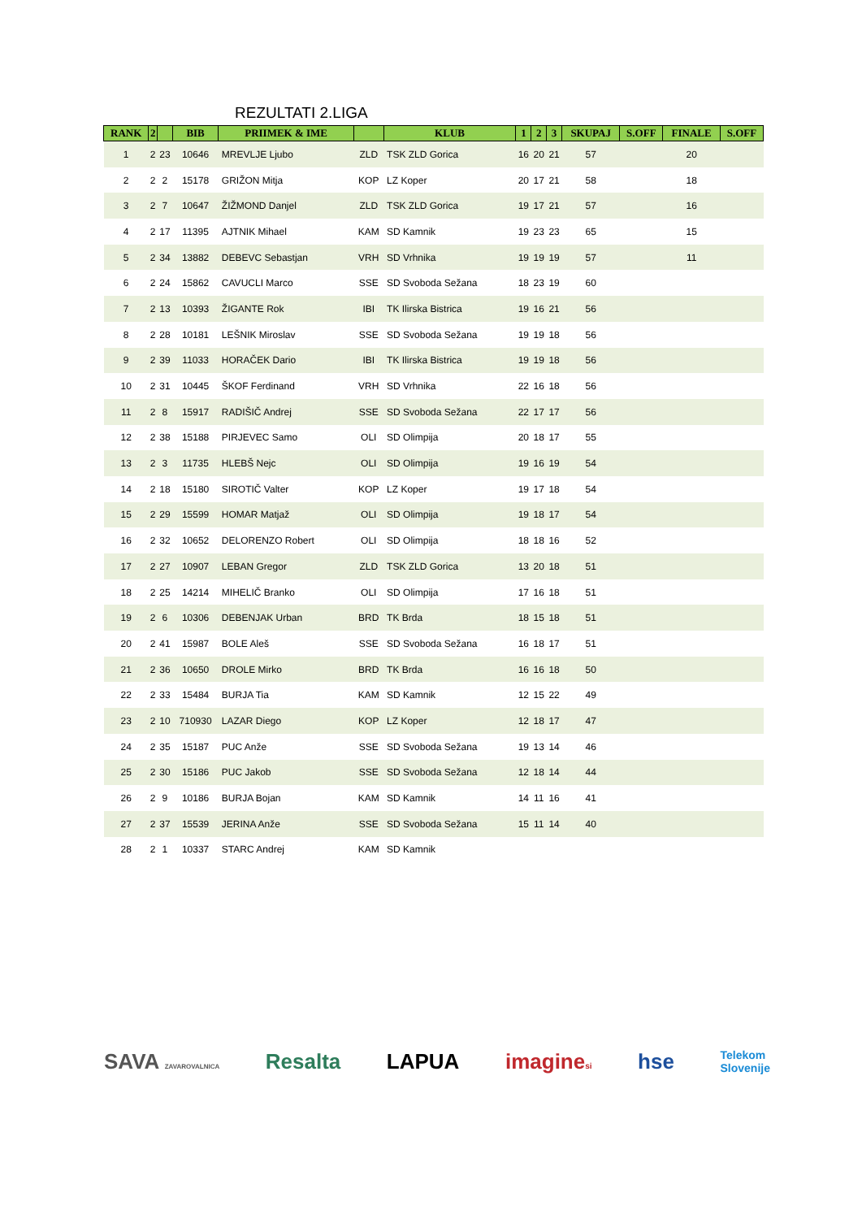REZULTATI 2.LIGA
| RANK | 2 | | BIB | PRIIMEK & IME | | KLUB | 1 | 2 | 3 | SKUPAJ | S.OFF | FINALE | S.OFF |
| --- | --- | --- | --- | --- | --- | --- | --- | --- | --- | --- | --- | --- | --- |
| 1 | 2 | 23 | 10646 | MREVLJE Ljubo | ZLD | TSK ZLD Gorica | 16 | 20 | 21 | 57 | | 20 | |
| 2 | 2 | 2 | 15178 | GRIŽON Mitja | KOP | LZ Koper | 20 | 17 | 21 | 58 | | 18 | |
| 3 | 2 | 7 | 10647 | ŽIŽMOND Danjel | ZLD | TSK ZLD Gorica | 19 | 17 | 21 | 57 | | 16 | |
| 4 | 2 | 17 | 11395 | AJTNIK Mihael | KAM | SD Kamnik | 19 | 23 | 23 | 65 | | 15 | |
| 5 | 2 | 34 | 13882 | DEBEVC Sebastjan | VRH | SD Vrhnika | 19 | 19 | 19 | 57 | | 11 | |
| 6 | 2 | 24 | 15862 | CAVUCLI Marco | SSE | SD Svoboda Sežana | 18 | 23 | 19 | 60 | | | |
| 7 | 2 | 13 | 10393 | ŽIGANTE Rok | IBI | TK Ilirska Bistrica | 19 | 16 | 21 | 56 | | | |
| 8 | 2 | 28 | 10181 | LEŠNIK Miroslav | SSE | SD Svoboda Sežana | 19 | 19 | 18 | 56 | | | |
| 9 | 2 | 39 | 11033 | HORAČEK Dario | IBI | TK Ilirska Bistrica | 19 | 19 | 18 | 56 | | | |
| 10 | 2 | 31 | 10445 | ŠKOF Ferdinand | VRH | SD Vrhnika | 22 | 16 | 18 | 56 | | | |
| 11 | 2 | 8 | 15917 | RADIŠIČ Andrej | SSE | SD Svoboda Sežana | 22 | 17 | 17 | 56 | | | |
| 12 | 2 | 38 | 15188 | PIRJEVEC Samo | OLI | SD Olimpija | 20 | 18 | 17 | 55 | | | |
| 13 | 2 | 3 | 11735 | HLEBŠ Nejc | OLI | SD Olimpija | 19 | 16 | 19 | 54 | | | |
| 14 | 2 | 18 | 15180 | SIROTIČ Valter | KOP | LZ Koper | 19 | 17 | 18 | 54 | | | |
| 15 | 2 | 29 | 15599 | HOMAR Matjaž | OLI | SD Olimpija | 19 | 18 | 17 | 54 | | | |
| 16 | 2 | 32 | 10652 | DELORENZO Robert | OLI | SD Olimpija | 18 | 18 | 16 | 52 | | | |
| 17 | 2 | 27 | 10907 | LEBAN Gregor | ZLD | TSK ZLD Gorica | 13 | 20 | 18 | 51 | | | |
| 18 | 2 | 25 | 14214 | MIHELIČ Branko | OLI | SD Olimpija | 17 | 16 | 18 | 51 | | | |
| 19 | 2 | 6 | 10306 | DEBENJAK Urban | BRD | TK Brda | 18 | 15 | 18 | 51 | | | |
| 20 | 2 | 41 | 15987 | BOLE Aleš | SSE | SD Svoboda Sežana | 16 | 18 | 17 | 51 | | | |
| 21 | 2 | 36 | 10650 | DROLE Mirko | BRD | TK Brda | 16 | 16 | 18 | 50 | | | |
| 22 | 2 | 33 | 15484 | BURJA Tia | KAM | SD Kamnik | 12 | 15 | 22 | 49 | | | |
| 23 | 2 | 10 | 710930 | LAZAR Diego | KOP | LZ Koper | 12 | 18 | 17 | 47 | | | |
| 24 | 2 | 35 | 15187 | PUC Anže | SSE | SD Svoboda Sežana | 19 | 13 | 14 | 46 | | | |
| 25 | 2 | 30 | 15186 | PUC Jakob | SSE | SD Svoboda Sežana | 12 | 18 | 14 | 44 | | | |
| 26 | 2 | 9 | 10186 | BURJA Bojan | KAM | SD Kamnik | 14 | 11 | 16 | 41 | | | |
| 27 | 2 | 37 | 15539 | JERINA Anže | SSE | SD Svoboda Sežana | 15 | 11 | 14 | 40 | | | |
| 28 | 2 | 1 | 10337 | STARC Andrej | KAM | SD Kamnik | | | | | | | |
SAVA ZAVAROVALNICA Resalta LAPUA imaginesi hse Telekom
Slovenije